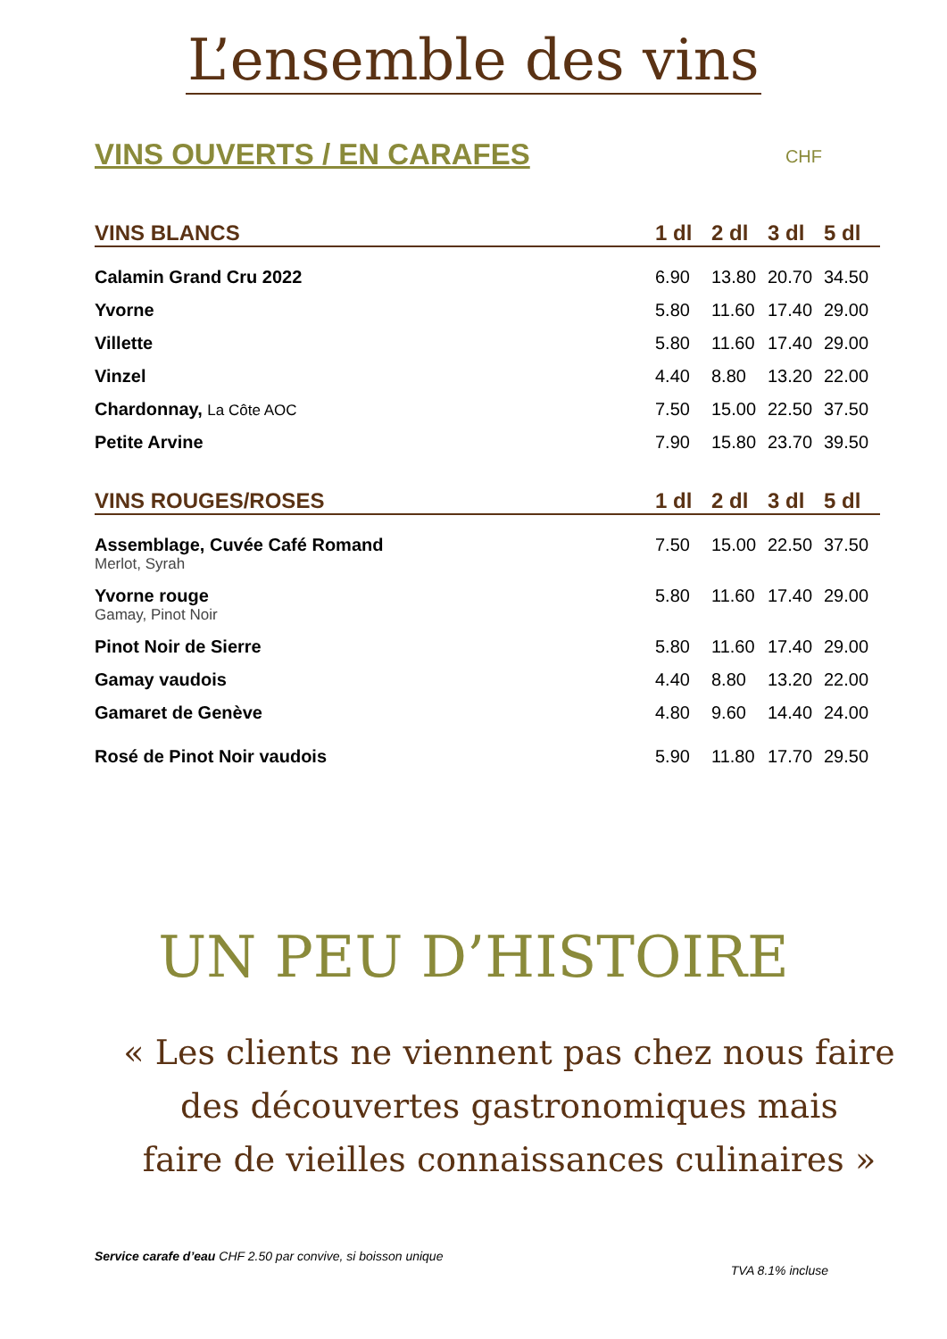L’ensemble des vins
VINS OUVERTS / EN CARAFES CHF
| VINS BLANCS | 1 dl | 2 dl | 3 dl | 5 dl |
| --- | --- | --- | --- | --- |
| Calamin Grand Cru 2022 | 6.90 | 13.80 | 20.70 | 34.50 |
| Yvorne | 5.80 | 11.60 | 17.40 | 29.00 |
| Villette | 5.80 | 11.60 | 17.40 | 29.00 |
| Vinzel | 4.40 | 8.80 | 13.20 | 22.00 |
| Chardonnay, La Côte AOC | 7.50 | 15.00 | 22.50 | 37.50 |
| Petite Arvine | 7.90 | 15.80 | 23.70 | 39.50 |
| VINS ROUGES/ROSES | 1 dl | 2 dl | 3 dl | 5 dl |
| Assemblage, Cuvée Café Romand Merlot, Syrah | 7.50 | 15.00 | 22.50 | 37.50 |
| Yvorne rouge Gamay, Pinot Noir | 5.80 | 11.60 | 17.40 | 29.00 |
| Pinot Noir de Sierre | 5.80 | 11.60 | 17.40 | 29.00 |
| Gamay vaudois | 4.40 | 8.80 | 13.20 | 22.00 |
| Gamaret de Genève | 4.80 | 9.60 | 14.40 | 24.00 |
| Rosé de Pinot Noir vaudois | 5.90 | 11.80 | 17.70 | 29.50 |
UN PEU D’HISTOIRE
« Les clients ne viennent pas chez nous faire
des découvertes gastronomiques mais
faire de vieilles connaissances culinaires »
Service carafe d’eau CHF 2.50 par convive, si boisson unique
TVA 8.1% incluse